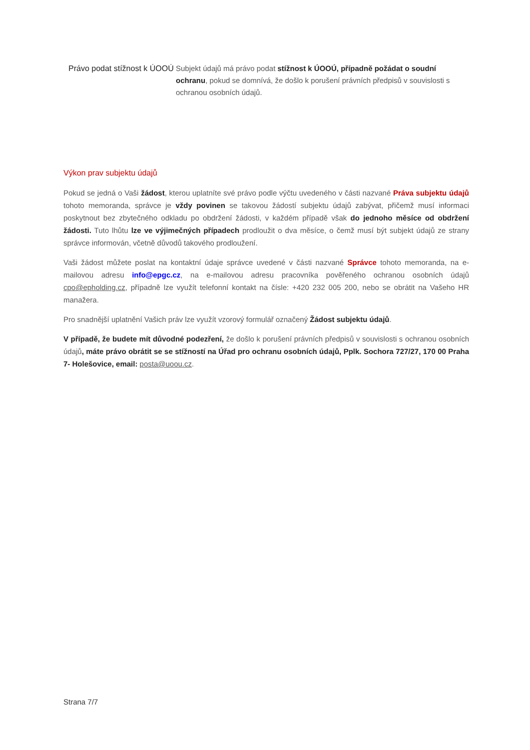| Právo podat stížnost k ÚOOÚ | Subjekt údajů má právo podat stížnost k ÚOOÚ, případně požádat o soudní ochranu , pokud se domnívá, že došlo k porušení právních předpisů v souvislosti s ochranou osobních údajů. |
Výkon prav subjektu údajů
Pokud se jedná o Vaši žádost, kterou uplatníte své právo podle výčtu uvedeného v části nazvané Práva subjektu údajů tohoto memoranda, správce je vždy povinen se takovou žádostí subjektu údajů zabývat, přičemž musí informaci poskytnout bez zbytečného odkladu po obdržení žádosti, v každém případě však do jednoho měsíce od obdržení žádosti. Tuto lhůtu lze ve výjimečných případech prodloužit o dva měsíce, o čemž musí být subjekt údajů ze strany správce informován, včetně důvodů takového prodloužení.
Vaši žádost můžete poslat na kontaktní údaje správce uvedené v části nazvané Správce tohoto memoranda, na e-mailovou adresu info@epgc.cz, na e-mailovou adresu pracovníka pověřeného ochranou osobních údajů cpo@epholding.cz, případně lze využít telefonní kontakt na čísle: +420 232 005 200, nebo se obrátit na Vašeho HR manažera.
Pro snadnější uplatnění Vašich práv lze využít vzorový formulář označený Žádost subjektu údajů.
V případě, že budete mít důvodné podezření, že došlo k porušení právních předpisů v souvislosti s ochranou osobních údajů, máte právo obrátit se se stížností na Úřad pro ochranu osobních údajů, Pplk. Sochora 727/27, 170 00 Praha 7- Holešovice, email: posta@uoou.cz.
Strana 7/7